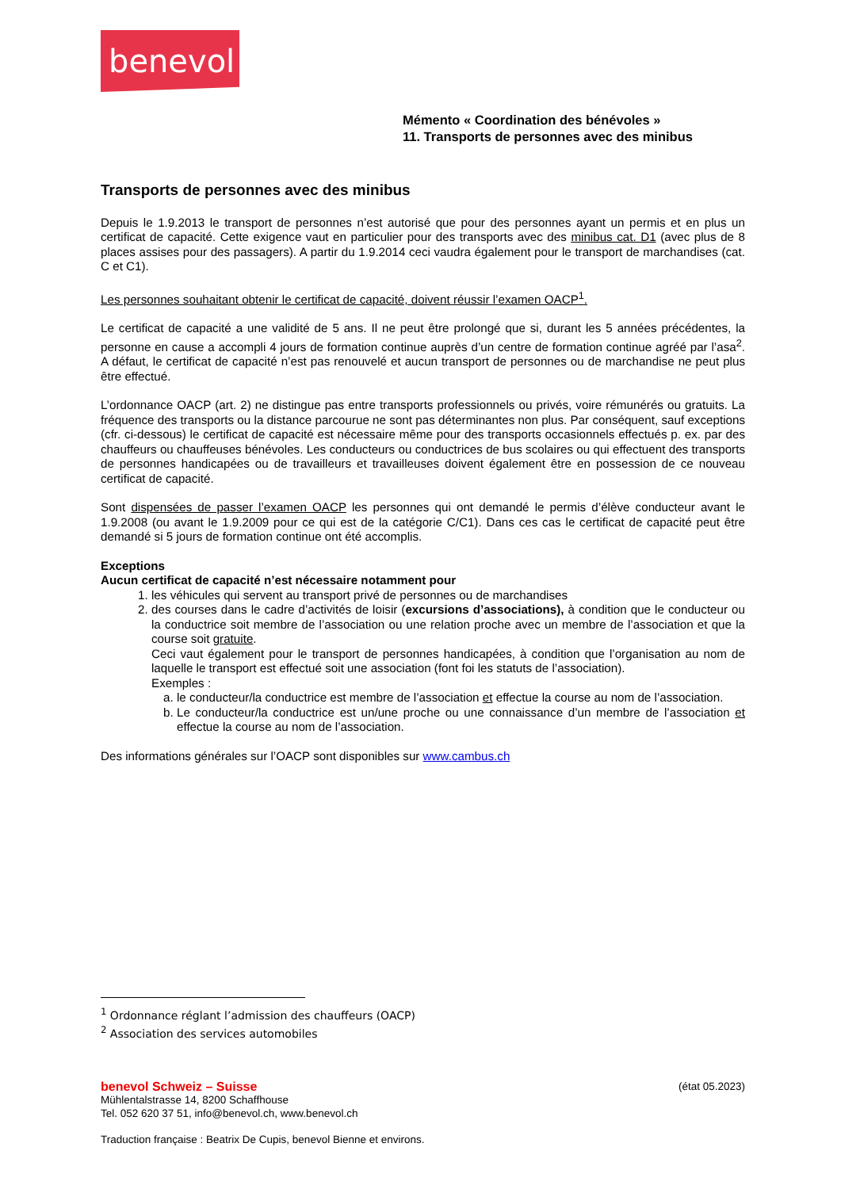benevol
Mémento « Coordination des bénévoles »
11. Transports de personnes avec des minibus
Transports de personnes avec des minibus
Depuis le 1.9.2013 le transport de personnes n’est autorisé que pour des personnes ayant un permis et en plus un certificat de capacité. Cette exigence vaut en particulier pour des transports avec des minibus cat. D1 (avec plus de 8 places assises pour des passagers). A partir du 1.9.2014 ceci vaudra également pour le transport de marchandises (cat. C et C1).
Les personnes souhaitant obtenir le certificat de capacité, doivent réussir l’examen OACP<sup>1</sup>.
Le certificat de capacité a une validité de 5 ans. Il ne peut être prolongé que si, durant les 5 années précédentes, la personne en cause a accompli 4 jours de formation continue auprès d’un centre de formation continue agréé par l’asa<sup>2</sup>. A défaut, le certificat de capacité n’est pas renouvelé et aucun transport de personnes ou de marchandise ne peut plus être effectué.
L’ordonnance OACP (art. 2) ne distingue pas entre transports professionnels ou privés, voire rémunérés ou gratuits. La fréquence des transports ou la distance parcourue ne sont pas déterminantes non plus. Par conséquent, sauf exceptions (cfr. ci-dessous) le certificat de capacité est nécessaire même pour des transports occasionnels effectués p. ex. par des chauffeurs ou chauffeuses bénévoles. Les conducteurs ou conductrices de bus scolaires ou qui effectuent des transports de personnes handicapées ou de travailleurs et travailleuses doivent également être en possession de ce nouveau certificat de capacité.
Sont dispensées de passer l’examen OACP les personnes qui ont demandé le permis d’élève conducteur avant le 1.9.2008 (ou avant le 1.9.2009 pour ce qui est de la catégorie C/C1). Dans ces cas le certificat de capacité peut être demandé si 5 jours de formation continue ont été accomplis.
Exceptions
Aucun certificat de capacité n’est nécessaire notamment pour
1. les véhicules qui servent au transport privé de personnes ou de marchandises
2. des courses dans le cadre d’activités de loisir (excursions d’associations), à condition que le conducteur ou la conductrice soit membre de l’association ou une relation proche avec un membre de l’association et que la course soit gratuite.
Ceci vaut également pour le transport de personnes handicapées, à condition que l’organisation au nom de laquelle le transport est effectué soit une association (font foi les statuts de l’association).
Exemples :
a. le conducteur/la conductrice est membre de l’association et effectue la course au nom de l’association.
b. Le conducteur/la conductrice est un/une proche ou une connaissance d’un membre de l’association et effectue la course au nom de l’association.
Des informations générales sur l’OACP sont disponibles sur www.cambus.ch
<sup>1</sup> Ordonnance réglant l’admission des chauffeurs (OACP)
<sup>2</sup> Association des services automobiles
benevol Schweiz – Suisse (état 05.2023)
Mühlentalstrasse 14, 8200 Schaffhouse
Tel. 052 620 37 51, info@benevol.ch, www.benevol.ch
Traduction française : Beatrix De Cupis, benevol Bienne et environs.